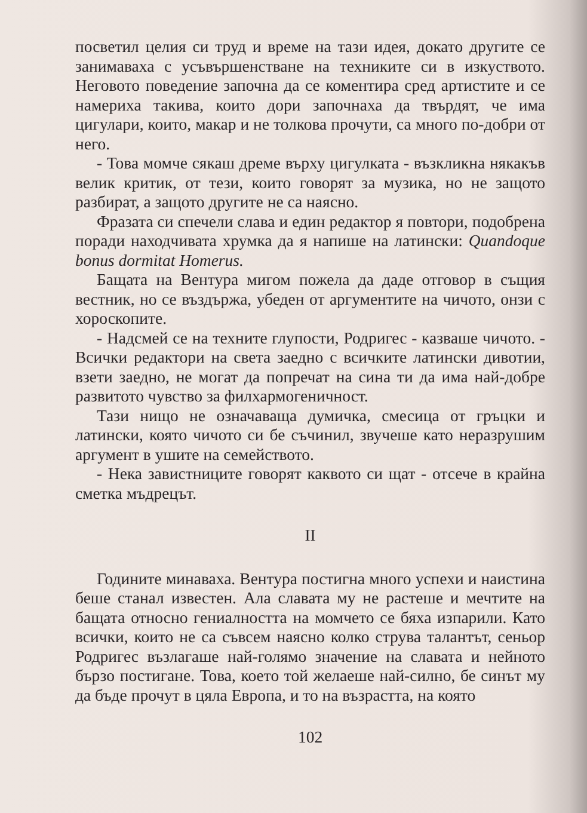посветил целия си труд и време на тази идея, докато другите се занимаваха с усъвършенстване на техниките си в изкуството. Неговото поведение започна да се коментира сред артистите и се намериха такива, които дори започнаха да твърдят, че има цигулари, които, макар и не толкова прочути, са много по-добри от него.
- Това момче сякаш дреме върху цигулката - възкликна някакъв велик критик, от тези, които говорят за музика, но не защото разбират, а защото другите не са наясно.
Фразата си спечели слава и един редактор я повтори, подобрена поради находчивата хрумка да я напише на латински: Quandoque bonus dormitat Homerus.
Бащата на Вентура мигом пожела да даде отговор в същия вестник, но се въздържа, убеден от аргументите на чичото, онзи с хороскопите.
- Надсмей се на техните глупости, Родригес - казваше чичото. - Всички редактори на света заедно с всичките латински дивотии, взети заедно, не могат да попречат на сина ти да има най-добре развитото чувство за филхармогеничност.
Тази нищо не означаваща думичка, смесица от гръцки и латински, която чичото си бе съчинил, звучеше като неразрушим аргумент в ушите на семейството.
- Нека завистниците говорят каквото си щат - отсече в крайна сметка мъдрецът.
II
Годините минаваха. Вентура постигна много успехи и наистина беше станал известен. Ала славата му не растеше и мечтите на бащата относно гениалността на момчето се бяха изпарили. Като всички, които не са съвсем наясно колко струва талантът, сеньор Родригес възлагаше най-голямо значение на славата и нейното бързо постигане. Това, което той желаеше най-силно, бе синът му да бъде прочут в цяла Европа, и то на възрастта, на която
102